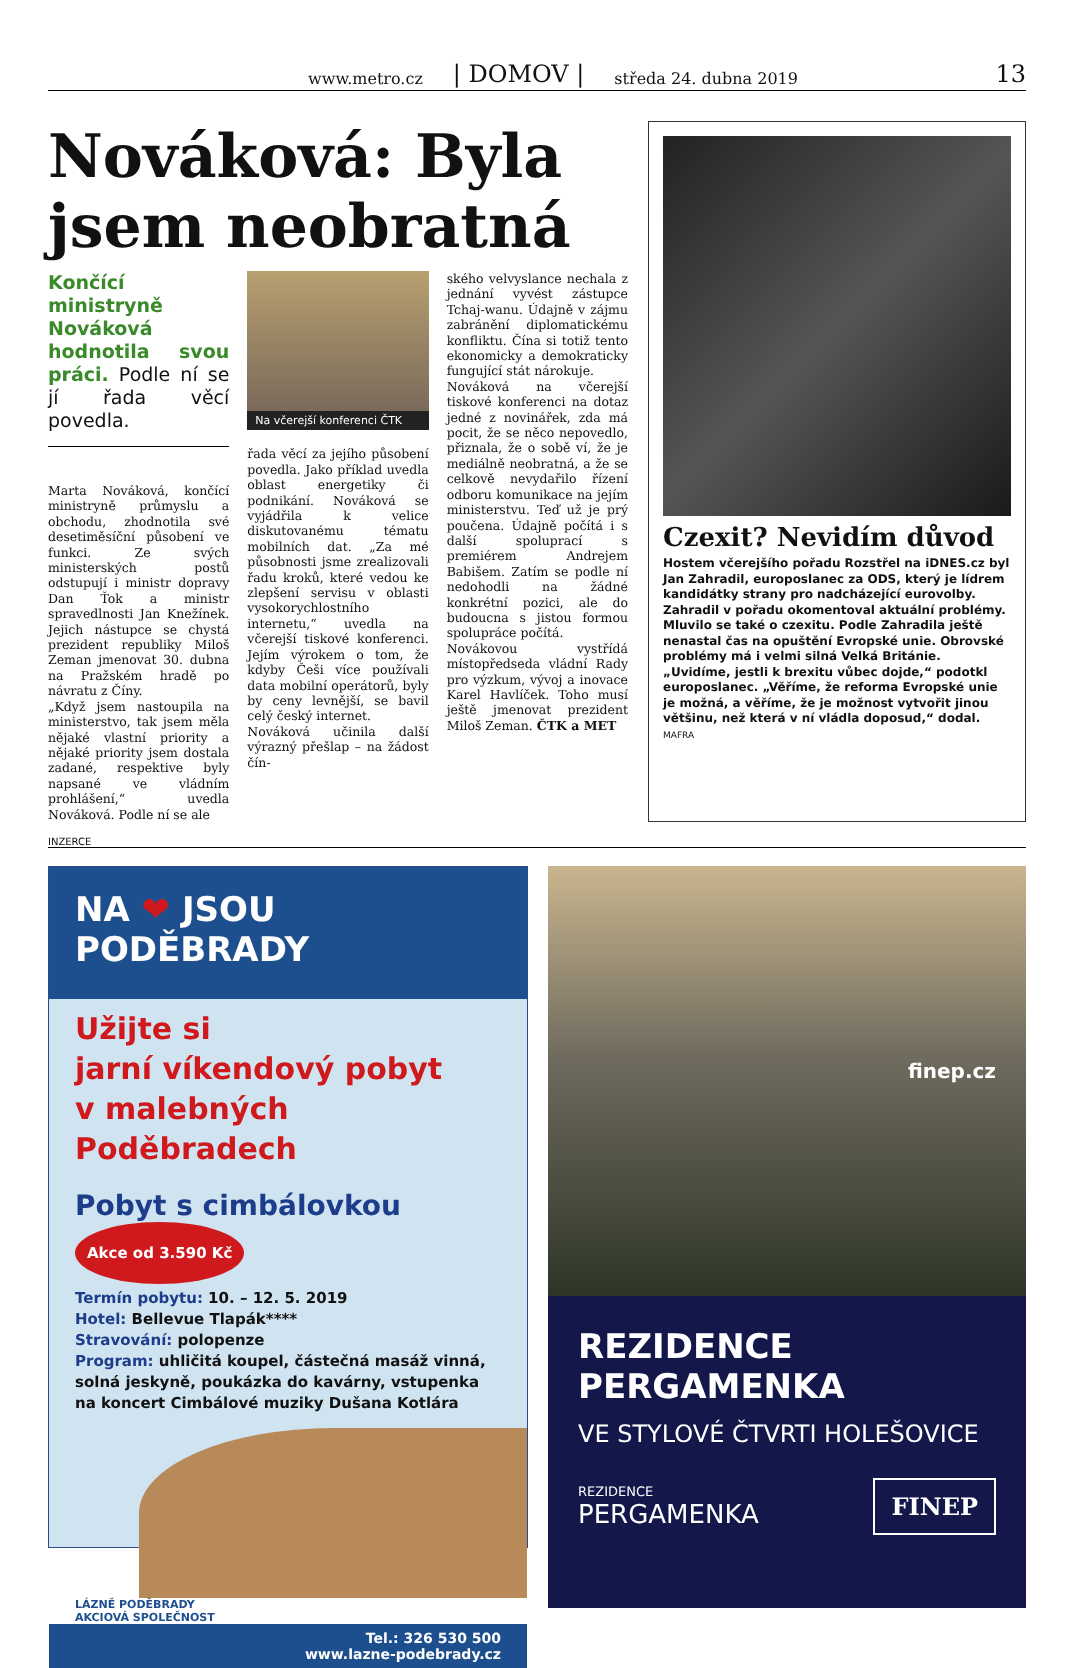www.metro.cz | DOMOV | středa 24. dubna 2019 13
Nováková: Byla jsem neobratná
Končící ministryně Nováková hodnotila svou práci. Podle ní se jí řada věcí povedla.
Marta Nováková, končící ministryně průmyslu a obchodu, zhodnotila své desetiměsíční působení ve funkci. Ze svých ministerských postů odstupují i ministr dopravy Dan Ťok a ministr spravedlnosti Jan Knežínek. Jejich nástupce se chystá prezident republiky Miloš Zeman jmenovat 30. dubna na Pražském hradě po návratu z Číny.
„Když jsem nastoupila na ministerstvo, tak jsem měla nějaké vlastní priority a nějaké priority jsem dostala zadané, respektive byly napsané ve vládním prohlášení,“ uvedla Nováková. Podle ní se ale
Na včerejší konferenci ČTK
řada věcí za jejího působení povedla. Jako příklad uvedla oblast energetiky či podnikání. Nováková se vyjádřila k velice diskutovanému tématu mobilních dat. „Za mé působnosti jsme zrealizovali řadu kroků, které vedou ke zlepšení servisu v oblasti vysokorychlostního internetu,“ uvedla na včerejší tiskové konferenci. Jejím výrokem o tom, že kdyby Češi více používali data mobilní operátorů, byly by ceny levnější, se bavil celý český internet.
Nováková učinila další výrazný přešlap – na žádost čín-
ského velvyslance nechala z jednání vyvést zástupce Tchaj-wanu. Údajně v zájmu zabránění diplomatickému konfliktu. Čína si totiž tento ekonomicky a demokraticky fungující stát nárokuje.
Nováková na včerejší tiskové konferenci na dotaz jedné z novinářek, zda má pocit, že se něco nepovedlo, přiznala, že o sobě ví, že je mediálně neobratná, a že se celkově nevydařilo řízení odboru komunikace na jejím ministerstvu. Teď už je prý poučena. Údajně počítá i s další spoluprací s premiérem Andrejem Babišem. Zatím se podle ní nedohodli na žádné konkrétní pozici, ale do budoucna s jistou formou spolupráce počítá.
Novákovou vystřídá místopředseda vládní Rady pro výzkum, vývoj a inovace Karel Havlíček. Toho musí ještě jmenovat prezident Miloš Zeman. ČTK a MET
Czexit? Nevidím důvod
Hostem včerejšího pořadu Rozstřel na iDNES.cz byl Jan Zahradil, europoslanec za ODS, který je lídrem kandidátky strany pro nadcházející eurovolby. Zahradil v pořadu okomentoval aktuální problémy. Mluvilo se také o czexitu. Podle Zahradila ještě nenastal čas na opuštění Evropské unie. Obrovské problémy má i velmi silná Velká Británie. „Uvidíme, jestli k brexitu vůbec dojde,“ podotkl europoslanec. „Věříme, že reforma Evropské unie je možná, a věříme, že je možnost vytvořit jinou většinu, než která v ní vládla doposud,“ dodal. MAFRA
INZERCE
NA ❤ JSOU PODĚBRADY
Užijte si
jarní víkendový pobyt
v malebných Poděbradech
Pobyt s cimbálovkou Akce od 3.590 Kč
Termín pobytu: 10. – 12. 5. 2019
Hotel: Bellevue Tlapák****
Stravování: polopenze
Program: uhličitá koupel, částečná masáž vinná, solná jeskyně, poukázka do kavárny, vstupenka na koncert Cimbálové muziky Dušana Kotlára
LÁZNĚ PODĚBRADY
AKCIOVÁ SPOLEČNOST
Tel.: 326 530 500
www.lazne-podebrady.cz
finep.cz
REZIDENCE PERGAMENKA
VE STYLOVÉ ČTVRTI HOLEŠOVICE
REZIDENCE
PERGAMENKA
FINEP